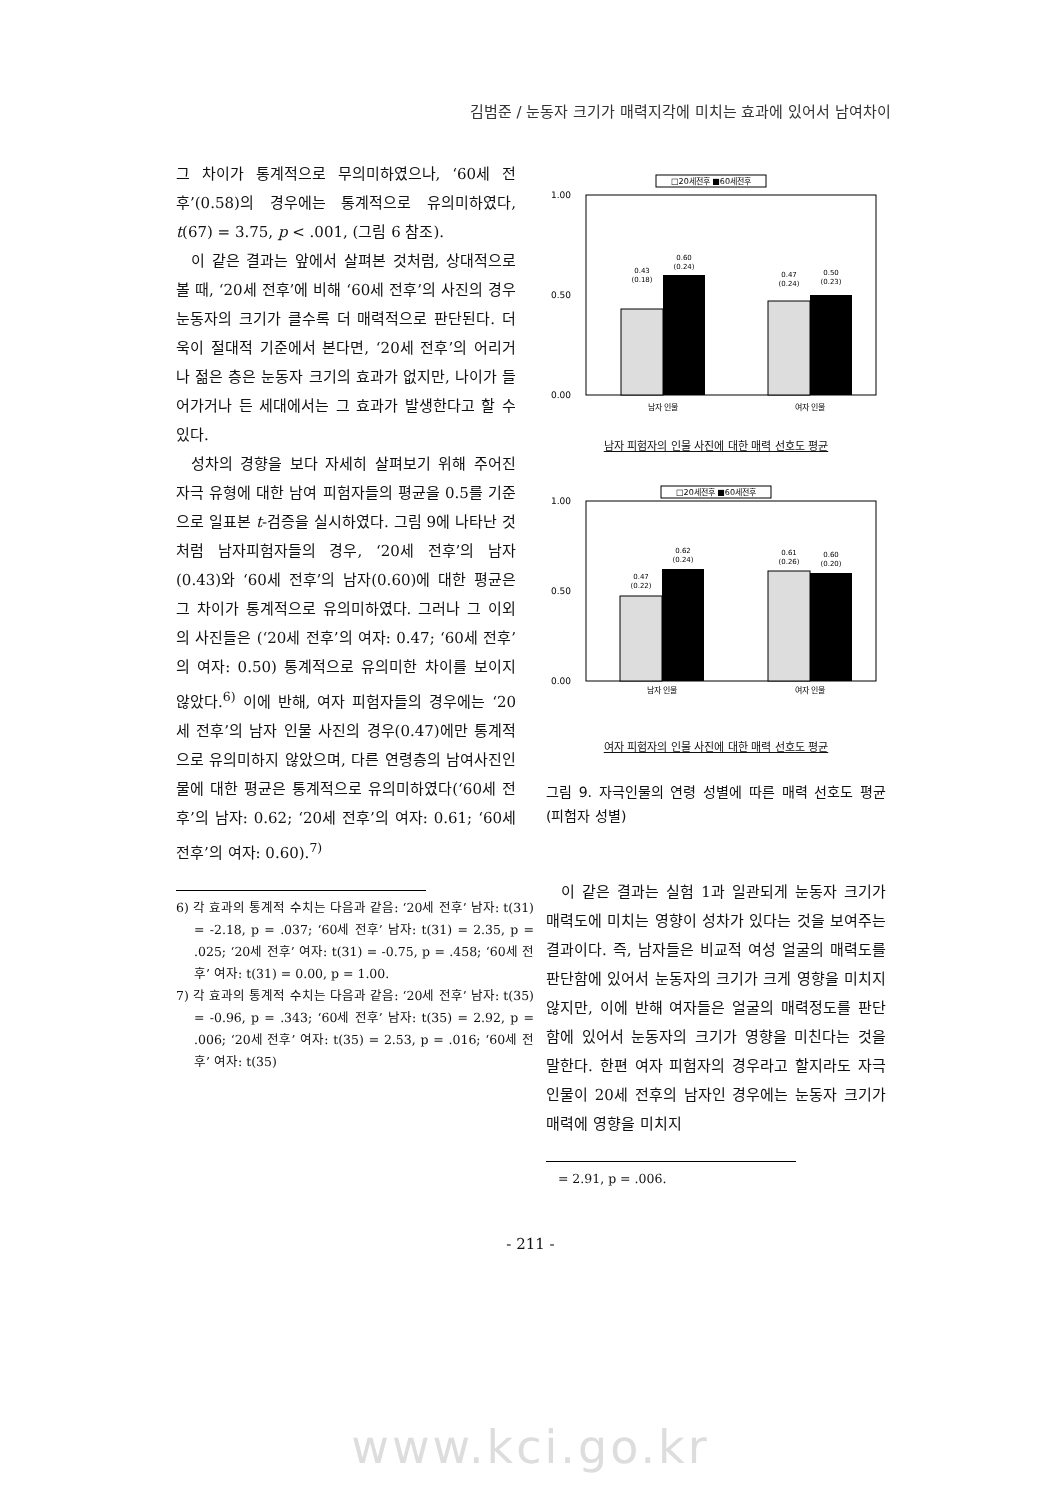김범준 / 눈동자 크기가 매력지각에 미치는 효과에 있어서 남여차이
그 차이가 통계적으로 무의미하였으나, ‘60세 전후’(0.58)의 경우에는 통계적으로 유의미하였다, t(67) = 3.75, p < .001, (그림 6 참조).
이 같은 결과는 앞에서 살펴본 것처럼, 상대적으로 볼 때, ‘20세 전후’에 비해 ‘60세 전후’의 사진의 경우 눈동자의 크기가 클수록 더 매력적으로 판단된다. 더욱이 절대적 기준에서 본다면, ‘20세 전후’의 어리거나 젊은 층은 눈동자 크기의 효과가 없지만, 나이가 들어가거나 든 세대에서는 그 효과가 발생한다고 할 수 있다.
성차의 경향을 보다 자세히 살펴보기 위해 주어진 자극 유형에 대한 남여 피험자들의 평균을 0.5를 기준으로 일표본 t-검증을 실시하였다. 그림 9에 나타난 것처럼 남자피험자들의 경우, ‘20세 전후’의 남자(0.43)와 ‘60세 전후’의 남자(0.60)에 대한 평균은 그 차이가 통계적으로 유의미하였다. 그러나 그 이외의 사진들은 (‘20세 전후’의 여자: 0.47; ‘60세 전후’의 여자: 0.50) 통계적으로 유의미한 차이를 보이지 않았다.<sup>6)</sup> 이에 반해, 여자 피험자들의 경우에는 ‘20세 전후’의 남자 인물 사진의 경우(0.47)에만 통계적으로 유의미하지 않았으며, 다른 연령층의 남여사진인물에 대한 평균은 통계적으로 유의미하였다(‘60세 전후’의 남자: 0.62; ‘20세 전후’의 여자: 0.61; ‘60세 전후’의 여자: 0.60).<sup>7)</sup>
6) 각 효과의 통계적 수치는 다음과 같음: ‘20세 전후’ 남자: t(31) = -2.18, p = .037; ‘60세 전후’ 남자: t(31) = 2.35, p = .025; ‘20세 전후’ 여자: t(31) = -0.75, p = .458; ‘60세 전후’ 여자: t(31) = 0.00, p = 1.00.
7) 각 효과의 통계적 수치는 다음과 같음: ‘20세 전후’ 남자: t(35) = -0.96, p = .343; ‘60세 전후’ 남자: t(35) = 2.92, p = .006; ‘20세 전후’ 여자: t(35) = 2.53, p = .016; ‘60세 전후’ 여자: t(35)
□20세전후 ■60세전후
1.00
0.50
0.00
0.43
(0.18)
0.60
(0.24)
0.47
(0.24)
0.50
(0.23)
남자 인물
여자 인물
남자 피험자의 인물 사진에 대한 매력 선호도 평균
□20세전후 ■60세전후
1.00
0.50
0.00
0.47
(0.22)
0.62
(0.24)
0.61
(0.26)
0.60
(0.20)
남자 인물
여자 인물
여자 피험자의 인물 사진에 대한 매력 선호도 평균
그림 9. 자극인물의 연령 성별에 따른 매력 선호도 평균(피험자 성별)
이 같은 결과는 실험 1과 일관되게 눈동자 크기가 매력도에 미치는 영향이 성차가 있다는 것을 보여주는 결과이다. 즉, 남자들은 비교적 여성 얼굴의 매력도를 판단함에 있어서 눈동자의 크기가 크게 영향을 미치지 않지만, 이에 반해 여자들은 얼굴의 매력정도를 판단함에 있어서 눈동자의 크기가 영향을 미친다는 것을 말한다. 한편 여자 피험자의 경우라고 할지라도 자극 인물이 20세 전후의 남자인 경우에는 눈동자 크기가 매력에 영향을 미치지
= 2.91, p = .006.
- 211 -
www.kci.go.kr